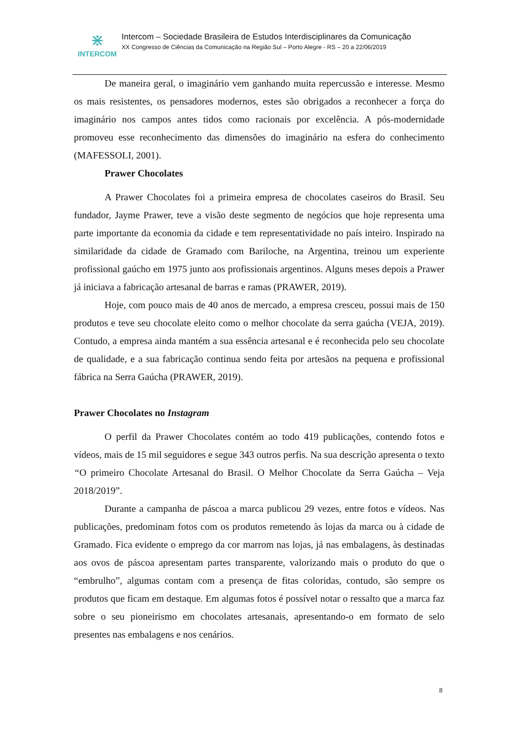⋇
INTERCOM
Intercom – Sociedade Brasileira de Estudos Interdisciplinares da Comunicação
XX Congresso de Ciências da Comunicação na Região Sul – Porto Alegre - RS – 20 a 22/06/2019
De maneira geral, o imaginário vem ganhando muita repercussão e interesse. Mesmo os mais resistentes, os pensadores modernos, estes são obrigados a reconhecer a força do imaginário nos campos antes tidos como racionais por excelência. A pós-modernidade promoveu esse reconhecimento das dimensões do imaginário na esfera do conhecimento (MAFESSOLI, 2001).
Prawer Chocolates
A Prawer Chocolates foi a primeira empresa de chocolates caseiros do Brasil. Seu fundador, Jayme Prawer, teve a visão deste segmento de negócios que hoje representa uma parte importante da economia da cidade e tem representatividade no país inteiro. Inspirado na similaridade da cidade de Gramado com Bariloche, na Argentina, treinou um experiente profissional gaúcho em 1975 junto aos profissionais argentinos. Alguns meses depois a Prawer já iniciava a fabricação artesanal de barras e ramas (PRAWER, 2019).
Hoje, com pouco mais de 40 anos de mercado, a empresa cresceu, possui mais de 150 produtos e teve seu chocolate eleito como o melhor chocolate da serra gaúcha (VEJA, 2019). Contudo, a empresa ainda mantém a sua essência artesanal e é reconhecida pelo seu chocolate de qualidade, e a sua fabricação continua sendo feita por artesãos na pequena e profissional fábrica na Serra Gaúcha (PRAWER, 2019).
Prawer Chocolates no Instagram
O perfil da Prawer Chocolates contém ao todo 419 publicações, contendo fotos e vídeos, mais de 15 mil seguidores e segue 343 outros perfis. Na sua descrição apresenta o texto “O primeiro Chocolate Artesanal do Brasil. O Melhor Chocolate da Serra Gaúcha – Veja 2018/2019”.
Durante a campanha de páscoa a marca publicou 29 vezes, entre fotos e vídeos. Nas publicações, predominam fotos com os produtos remetendo às lojas da marca ou à cidade de Gramado. Fica evidente o emprego da cor marrom nas lojas, já nas embalagens, às destinadas aos ovos de páscoa apresentam partes transparente, valorizando mais o produto do que o “embrulho”, algumas contam com a presença de fitas coloridas, contudo, são sempre os produtos que ficam em destaque. Em algumas fotos é possível notar o ressalto que a marca faz sobre o seu pioneirismo em chocolates artesanais, apresentando-o em formato de selo presentes nas embalagens e nos cenários.
8